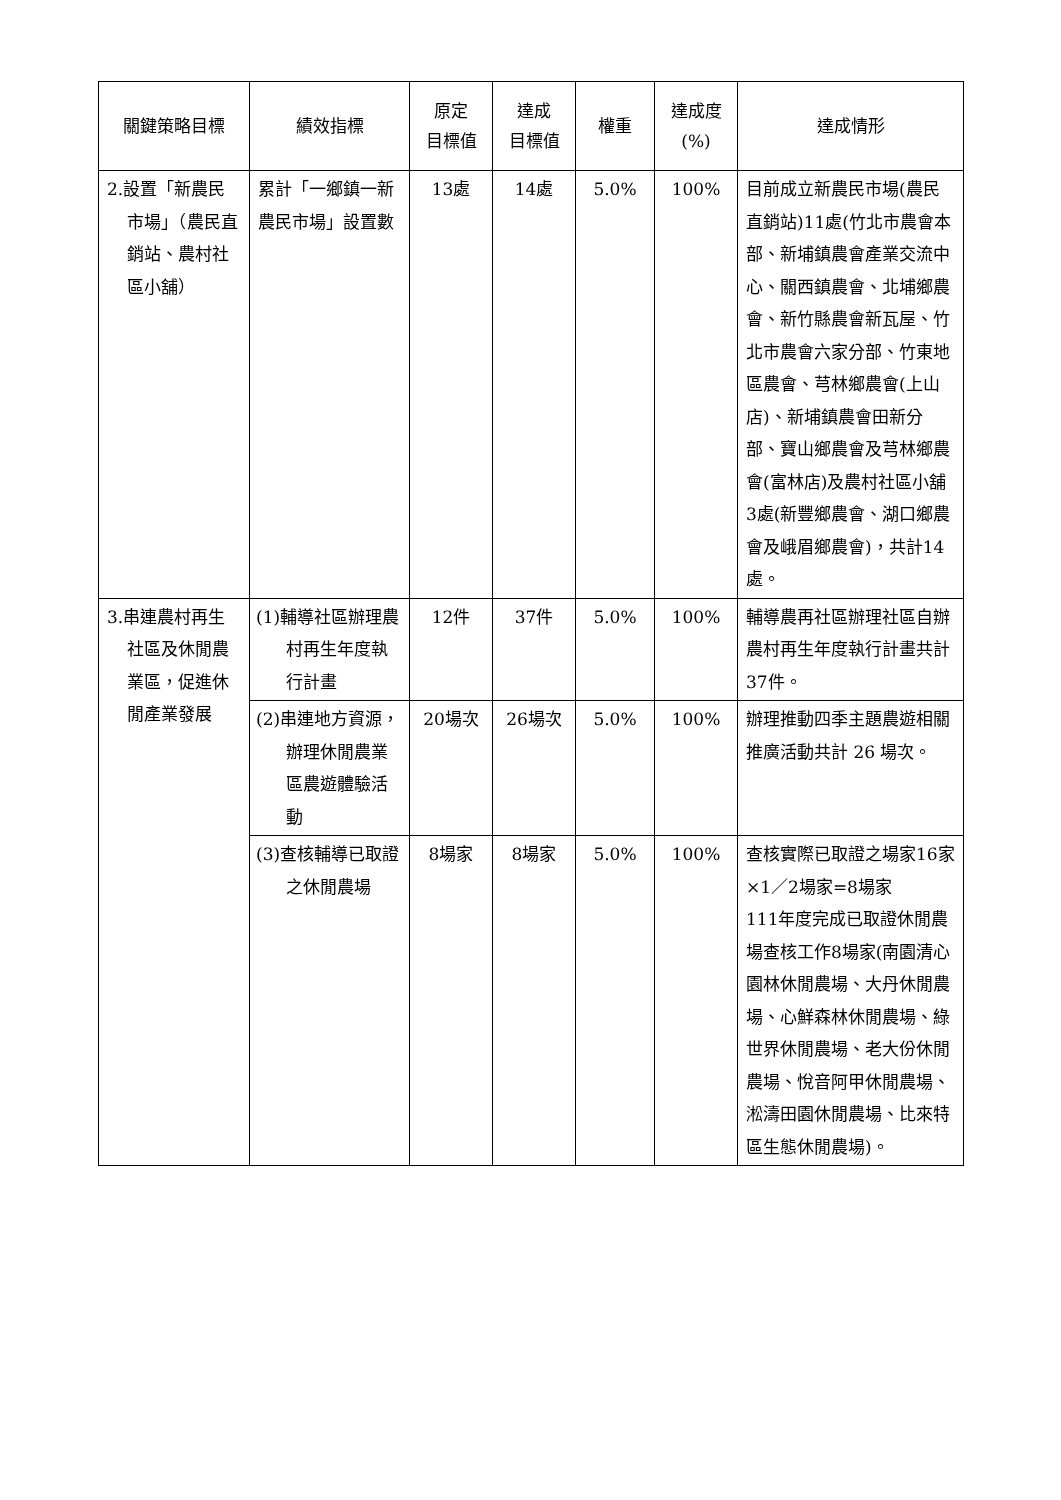| 關鍵策略目標 | 績效指標 | 原定 目標值 | 達成 目標值 | 權重 | 達成度 (%) | 達成情形 |
| --- | --- | --- | --- | --- | --- | --- |
| 2.設置「新農民市場」（農民直銷站、農村社區小舖） | 累計「一鄉鎮一新農民市場」設置數 | 13處 | 14處 | 5.0% | 100% | 目前成立新農民市場(農民直銷站)11處(竹北市農會本部、新埔鎮農會產業交流中心、關西鎮農會、北埔鄉農會、新竹縣農會新瓦屋、竹北市農會六家分部、竹東地區農會、芎林鄉農會(上山店)、新埔鎮農會田新分部、寶山鄉農會及芎林鄉農會(富林店)及農村社區小舖3處(新豐鄉農會、湖口鄉農會及峨眉鄉農會)，共計14處。 |
| 3.串連農村再生社區及休閒農業區，促進休閒產業發展 | (1)輔導社區辦理農村再生年度執行計畫 | 12件 | 37件 | 5.0% | 100% | 輔導農再社區辦理社區自辦農村再生年度執行計畫共計 37件。 |
| | (2)串連地方資源，辦理休閒農業區農遊體驗活動 | 20場次 | 26場次 | 5.0% | 100% | 辦理推動四季主題農遊相關推廣活動共計 26 場次。 |
| | (3)查核輔導已取證之休閒農場 | 8場家 | 8場家 | 5.0% | 100% | 查核實際已取證之場家16家×1／2場家=8場家 111年度完成已取證休閒農場查核工作8場家(南園清心園林休閒農場、大丹休閒農場、心鮮森林休閒農場、綠世界休閒農場、老大份休閒農場、悅音阿甲休閒農場、淞濤田園休閒農場、比來特區生態休閒農場)。 |